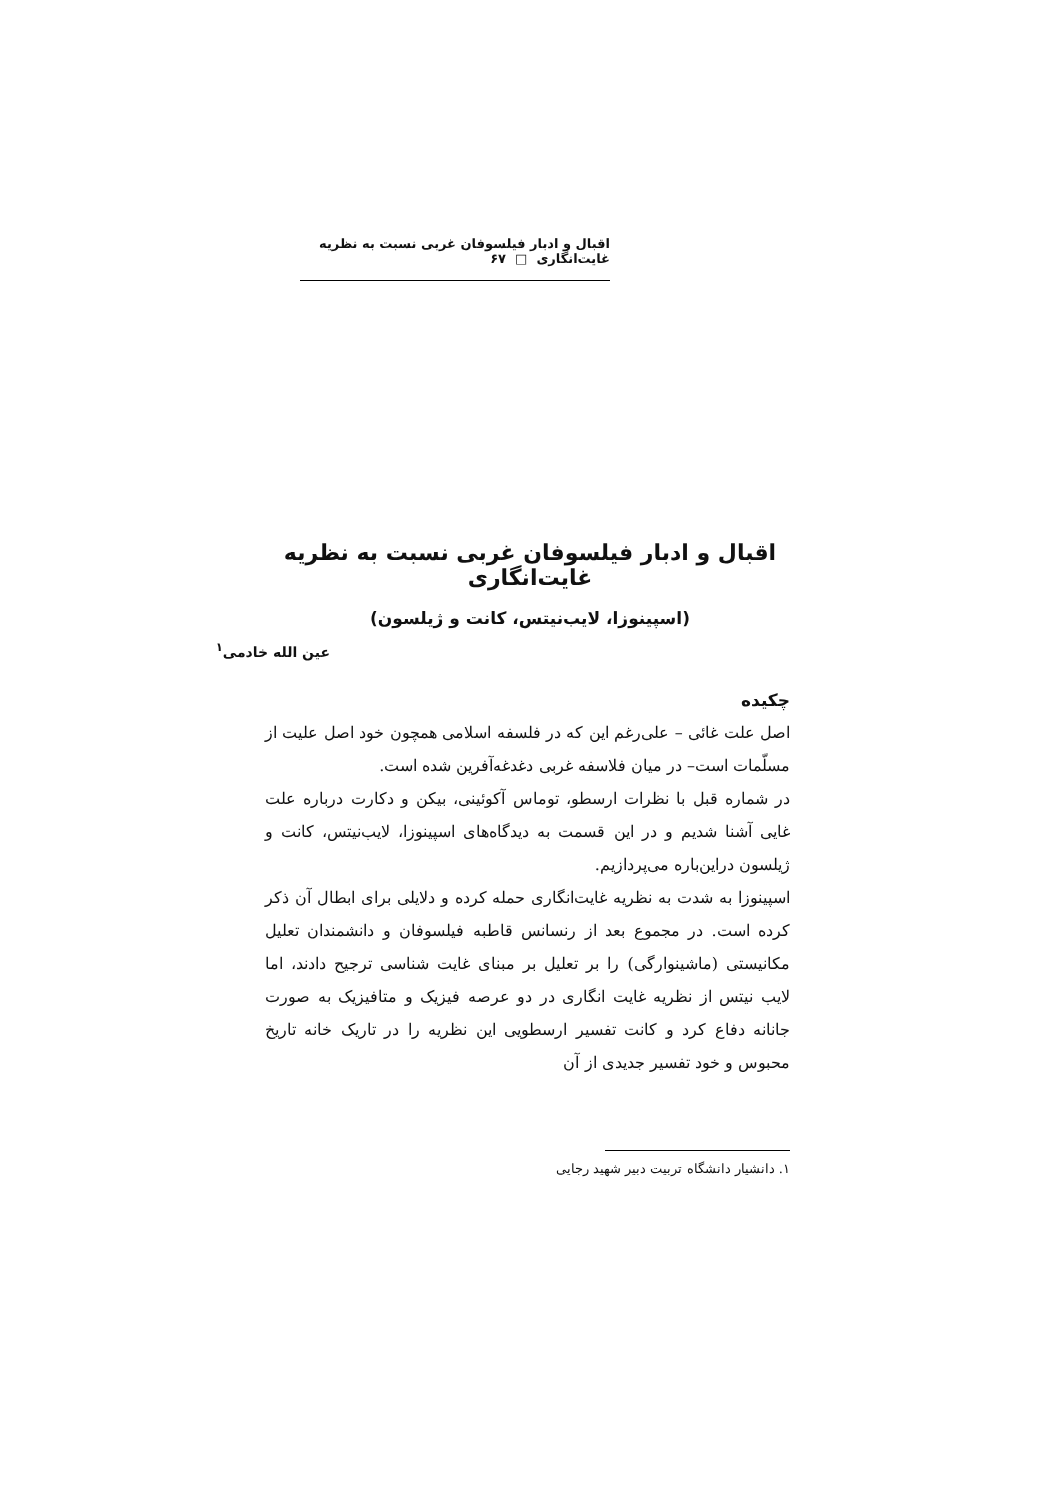اقبال و ادبار فیلسوفان غربی نسبت به نظریه غایت‌انگاری □ ۶۷
اقبال و ادبار فیلسوفان غربی نسبت به نظریه غایت‌انگاری
(اسپینوزا، لایب‌نیتس، کانت و ژیلسون)
عین الله خادمی<sup>۱</sup>
چکیده
اصل علت غائی – علی‌رغم این که در فلسفه اسلامی همچون خود اصل علیت از مسلّمات است– در میان فلاسفه غربی دغدغه‌آفرین شده است.
در شماره قبل با نظرات ارسطو، توماس آکوئینی، بیکن و دکارت درباره علت غایی آشنا شدیم و در این قسمت به دیدگاه‌های اسپینوزا، لایب‌نیتس، کانت و ژیلسون دراین‌باره می‌پردازیم.
اسپینوزا به شدت به نظریه غایت‌انگاری حمله کرده و دلایلی برای ابطال آن ذکر کرده است. در مجموع بعد از رنسانس قاطبه فیلسوفان و دانشمندان تعلیل مکانیستی (ماشینوارگی) را بر تعلیل بر مبنای غایت شناسی ترجیح دادند، اما لایب نیتس از نظریه غایت انگاری در دو عرصه فیزیک و متافیزیک به صورت جانانه دفاع کرد و کانت تفسیر ارسطویی این نظریه را در تاریک خانه تاریخ محبوس و خود تفسیر جدیدی از آن
۱. دانشیار دانشگاه تربیت دبیر شهید رجایی